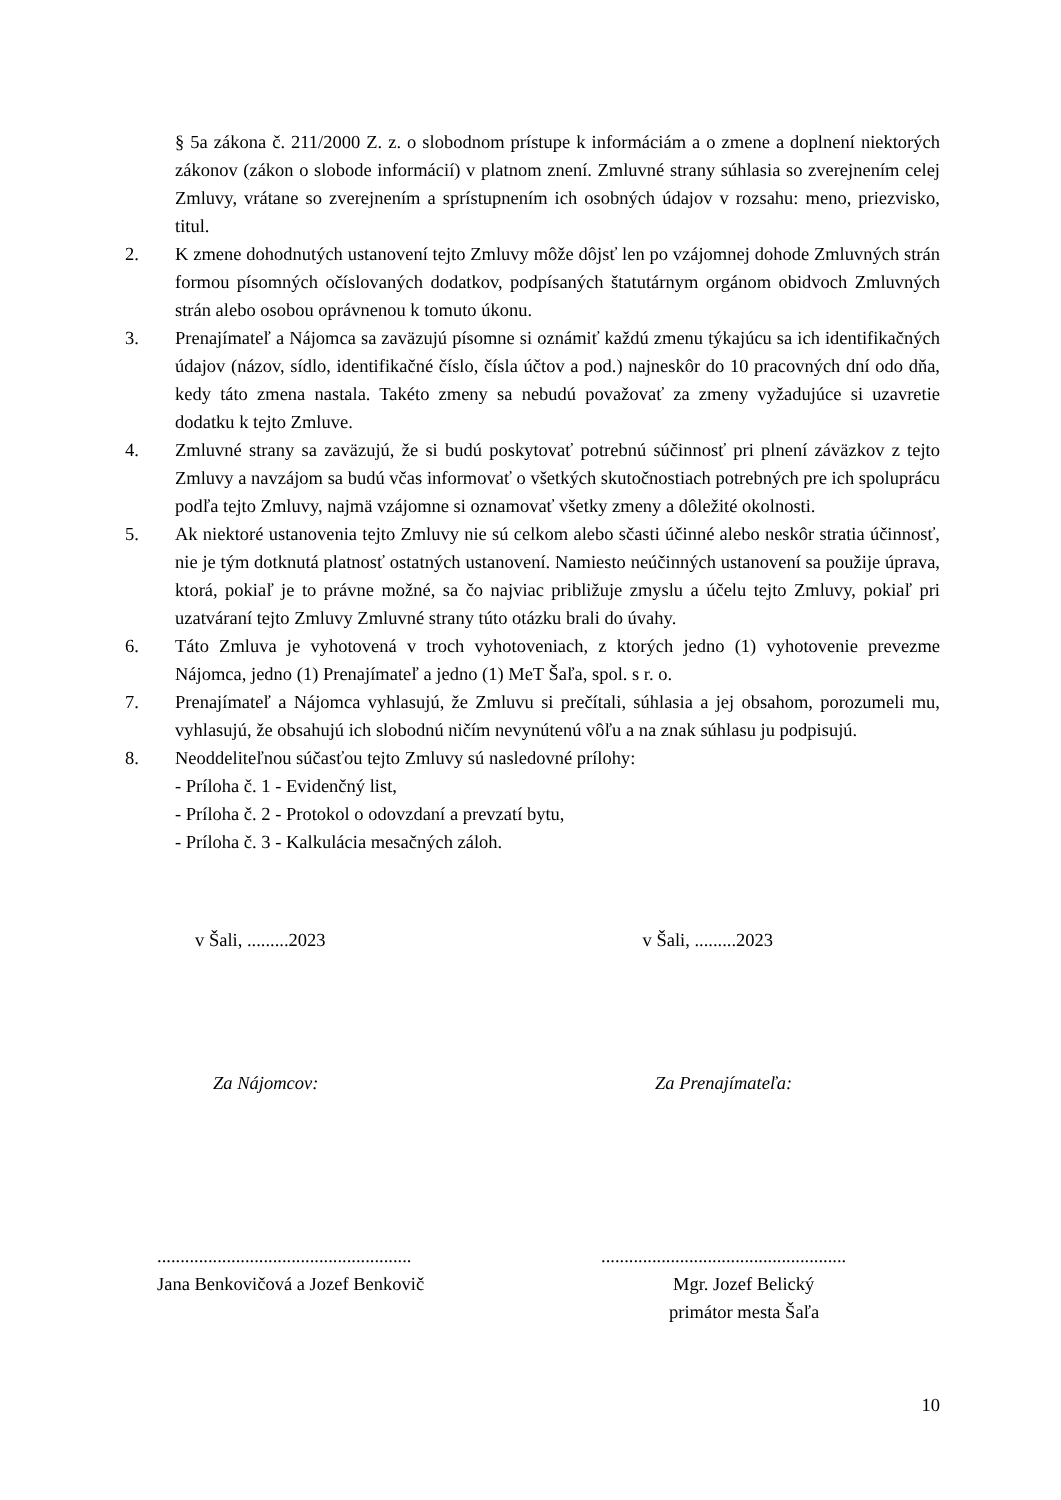§ 5a zákona č. 211/2000 Z. z. o slobodnom prístupe k informáciám a o zmene a doplnení niektorých zákonov (zákon o slobode informácií) v platnom znení. Zmluvné strany súhlasia so zverejnením celej Zmluvy, vrátane so zverejnením a sprístupnením ich osobných údajov v rozsahu: meno, priezvisko, titul.
2. K zmene dohodnutých ustanovení tejto Zmluvy môže dôjsť len po vzájomnej dohode Zmluvných strán formou písomných očíslovaných dodatkov, podpísaných štatutárnym orgánom obidvoch Zmluvných strán alebo osobou oprávnenou k tomuto úkonu.
3. Prenajímateľ a Nájomca sa zaväzujú písomne si oznámiť každú zmenu týkajúcu sa ich identifikačných údajov (názov, sídlo, identifikačné číslo, čísla účtov a pod.) najneskôr do 10 pracovných dní odo dňa, kedy táto zmena nastala. Takéto zmeny sa nebudú považovať za zmeny vyžadujúce si uzavretie dodatku k tejto Zmluve.
4. Zmluvné strany sa zaväzujú, že si budú poskytovať potrebnú súčinnosť pri plnení záväzkov z tejto Zmluvy a navzájom sa budú včas informovať o všetkých skutočnostiach potrebných pre ich spoluprácu podľa tejto Zmluvy, najmä vzájomne si oznamovať všetky zmeny a dôležité okolnosti.
5. Ak niektoré ustanovenia tejto Zmluvy nie sú celkom alebo sčasti účinné alebo neskôr stratia účinnosť, nie je tým dotknutá platnosť ostatných ustanovení. Namiesto neúčinných ustanovení sa použije úprava, ktorá, pokiaľ je to právne možné, sa čo najviac približuje zmyslu a účelu tejto Zmluvy, pokiaľ pri uzatváraní tejto Zmluvy Zmluvné strany túto otázku brali do úvahy.
6. Táto Zmluva je vyhotovená v troch vyhotoveniach, z ktorých jedno (1) vyhotovenie prevezme Nájomca, jedno (1) Prenajímateľ a jedno (1) MeT Šaľa, spol. s r. o.
7. Prenajímateľ a Nájomca vyhlasujú, že Zmluvu si prečítali, súhlasia a jej obsahom, porozumeli mu, vyhlasujú, že obsahujú ich slobodnú ničím nevynútenú vôľu a na znak súhlasu ju podpisujú.
8. Neoddeliteľnou súčasťou tejto Zmluvy sú nasledovné prílohy:
- Príloha č. 1 - Evidenčný list,
- Príloha č. 2 - Protokol o odovzdaní a prevzatí bytu,
- Príloha č. 3 - Kalkulácia mesačných záloh.
v Šali, .........2023 v Šali, .........2023
Za Nájomcov: Za Prenajímateľa:
.......................................................
Jana Benkovičová a Jozef Benkovič
.....................................................
Mgr. Jozef Belický
primátor mesta Šaľa
10